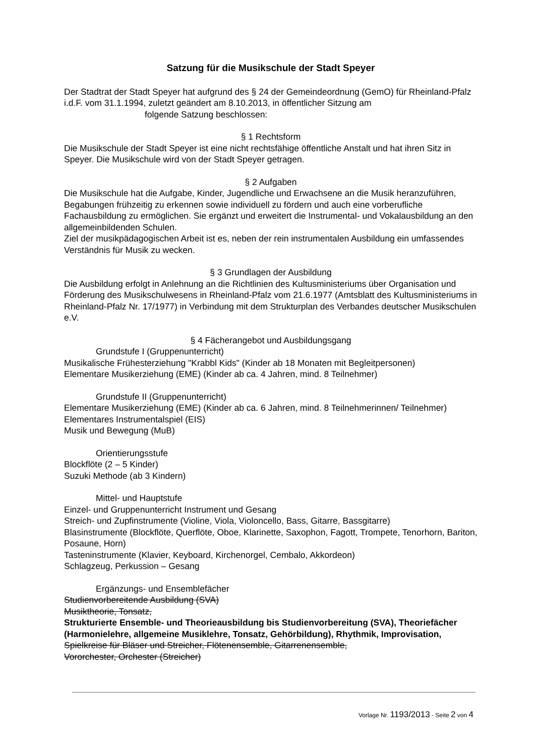Satzung für die Musikschule der Stadt Speyer
Der Stadtrat der Stadt Speyer hat aufgrund des § 24 der Gemeindeordnung (GemO) für Rheinland-Pfalz i.d.F. vom 31.1.1994, zuletzt geändert am 8.10.2013, in öffentlicher Sitzung am folgende Satzung beschlossen:
§ 1 Rechtsform
Die Musikschule der Stadt Speyer ist eine nicht rechtsfähige öffentliche Anstalt und hat ihren Sitz in Speyer. Die Musikschule wird von der Stadt Speyer getragen.
§ 2 Aufgaben
Die Musikschule hat die Aufgabe, Kinder, Jugendliche und Erwachsene an die Musik heranzuführen, Begabungen frühzeitig zu erkennen sowie individuell zu fördern und auch eine vorberufliche Fachausbildung zu ermöglichen. Sie ergänzt und erweitert die Instrumental- und Vokalausbildung an den allgemeinbildenden Schulen.
Ziel der musikpädagogischen Arbeit ist es, neben der rein instrumentalen Ausbildung ein umfassendes Verständnis für Musik zu wecken.
§ 3 Grundlagen der Ausbildung
Die Ausbildung erfolgt in Anlehnung an die Richtlinien des Kultusministeriums über Organisation und Förderung des Musikschulwesens in Rheinland-Pfalz vom 21.6.1977 (Amtsblatt des Kultusministeriums in Rheinland-Pfalz Nr. 17/1977) in Verbindung mit dem Strukturplan des Verbandes deutscher Musikschulen e.V.
§ 4 Fächerangebot und Ausbildungsgang
Grundstufe I (Gruppenunterricht)
Musikalische Frühesterziehung "Krabbl Kids" (Kinder ab 18 Monaten mit Begleitpersonen)
Elementare Musikerziehung (EME) (Kinder ab ca. 4 Jahren, mind. 8 Teilnehmer)
Grundstufe II (Gruppenunterricht)
Elementare Musikerziehung (EME) (Kinder ab ca. 6 Jahren, mind. 8 Teilnehmerinnen/ Teilnehmer)
Elementares Instrumentalspiel (EIS)
Musik und Bewegung (MuB)
Orientierungsstufe
Blockflöte (2 – 5 Kinder)
Suzuki Methode (ab 3 Kindern)
Mittel- und Hauptstufe
Einzel- und Gruppenunterricht Instrument und Gesang
Streich- und Zupfinstrumente (Violine, Viola, Violoncello, Bass, Gitarre, Bassgitarre)
Blasinstrumente (Blockflöte, Querflöte, Oboe, Klarinette, Saxophon, Fagott, Trompete, Tenorhorn, Bariton, Posaune, Horn)
Tasteninstrumente (Klavier, Keyboard, Kirchenorgel, Cembalo, Akkordeon)
Schlagzeug, Perkussion – Gesang
Ergänzungs- und Ensemblefächer
Studienvorbereitende Ausbildung (SVA)
Musiktheorie, Tonsatz,
Strukturierte Ensemble- und Theorieausbildung bis Studienvorbereitung (SVA), Theoriefächer (Harmonielehre, allgemeine Musiklehre, Tonsatz, Gehörbildung), Rhythmik, Improvisation, Spielkreise für Bläser und Streicher, Flötenensemble, Gitarrenensemble,
Vororchester, Orchester (Streicher)
Vorlage Nr. 1193/2013 - Seite 2 von 4